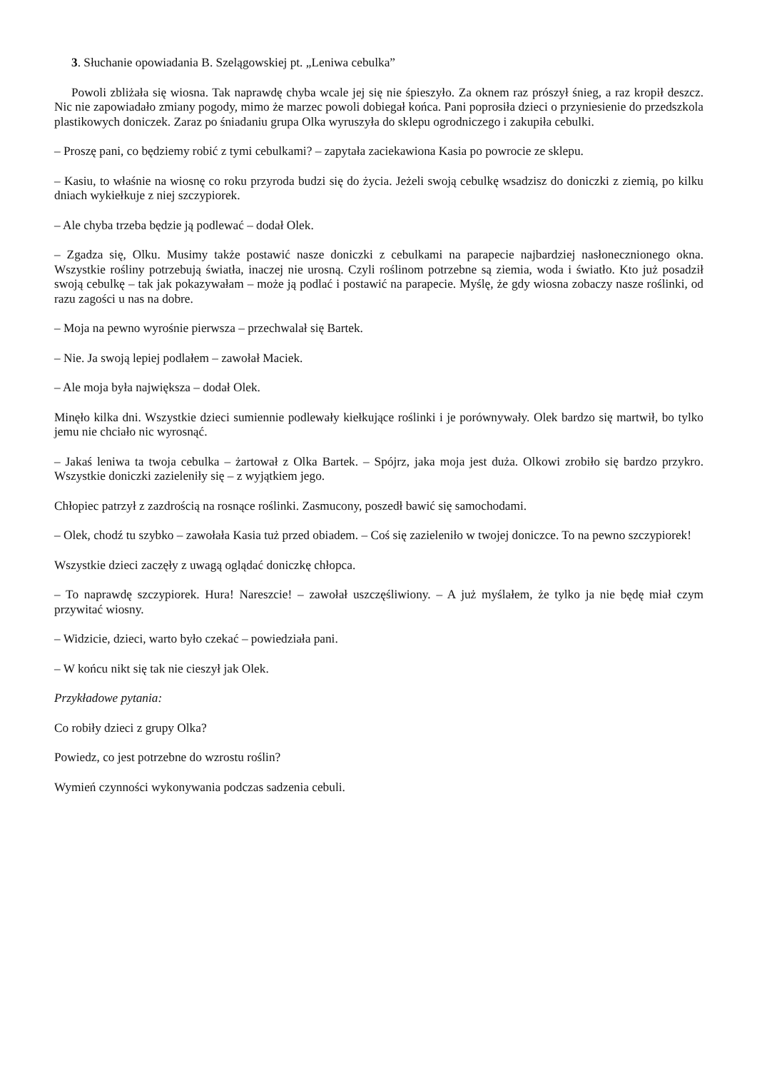3. Słuchanie opowiadania B. Szelągowskiej pt. „Leniwa cebulka”
Powoli zbliżała się wiosna. Tak naprawdę chyba wcale jej się nie śpieszyło. Za oknem raz prószył śnieg, a raz kropił deszcz. Nic nie zapowiadało zmiany pogody, mimo że marzec powoli dobiegał końca. Pani poprosiła dzieci o przyniesienie do przedszkola plastikowych doniczek. Zaraz po śniadaniu grupa Olka wyruszyła do sklepu ogrodniczego i zakupiła cebulki.
– Proszę pani, co będziemy robić z tymi cebulkami? – zapytała zaciekawiona Kasia po powrocie ze sklepu.
– Kasiu, to właśnie na wiosnę co roku przyroda budzi się do życia. Jeżeli swoją cebulkę wsadzisz do doniczki z ziemią, po kilku dniach wykiełkuje z niej szczypiorek.
– Ale chyba trzeba będzie ją podlewać – dodał Olek.
– Zgadza się, Olku. Musimy także postawić nasze doniczki z cebulkami na parapecie najbardziej nasłonecznionego okna. Wszystkie rośliny potrzebują światła, inaczej nie urosną. Czyli roślinom potrzebne są ziemia, woda i światło. Kto już posadził swoją cebulkę – tak jak pokazywałam – może ją podlać i postawić na parapecie. Myślę, że gdy wiosna zobaczy nasze roślinki, od razu zagości u nas na dobre.
– Moja na pewno wyrośnie pierwsza – przechwalał się Bartek.
– Nie. Ja swoją lepiej podlałem – zawołał Maciek.
– Ale moja była największa – dodał Olek.
Minęło kilka dni. Wszystkie dzieci sumiennie podlewały kiełkujące roślinki i je porównywały. Olek bardzo się martwił, bo tylko jemu nie chciało nic wyrosnąć.
– Jakaś leniwa ta twoja cebulka – żartował z Olka Bartek. – Spójrz, jaka moja jest duża. Olkowi zrobiło się bardzo przykro. Wszystkie doniczki zazieleniły się – z wyjątkiem jego.
Chłopiec patrzył z zazdrością na rosnące roślinki. Zasmucony, poszedł bawić się samochodami.
– Olek, chodź tu szybko – zawołała Kasia tuż przed obiadem. – Coś się zazieleniło w twojej doniczce. To na pewno szczypiorek!
Wszystkie dzieci zaczęły z uwagą oglądać doniczkę chłopca.
– To naprawdę szczypiorek. Hura! Nareszcie! – zawołał uszczęśliwiony. – A już myślałem, że tylko ja nie będę miał czym przywitać wiosny.
– Widzicie, dzieci, warto było czekać – powiedziała pani.
– W końcu nikt się tak nie cieszył jak Olek.
Przykładowe pytania:
Co robiły dzieci z grupy Olka?
Powiedz, co jest potrzebne do wzrostu roślin?
Wymień czynności wykonywania podczas sadzenia cebuli.